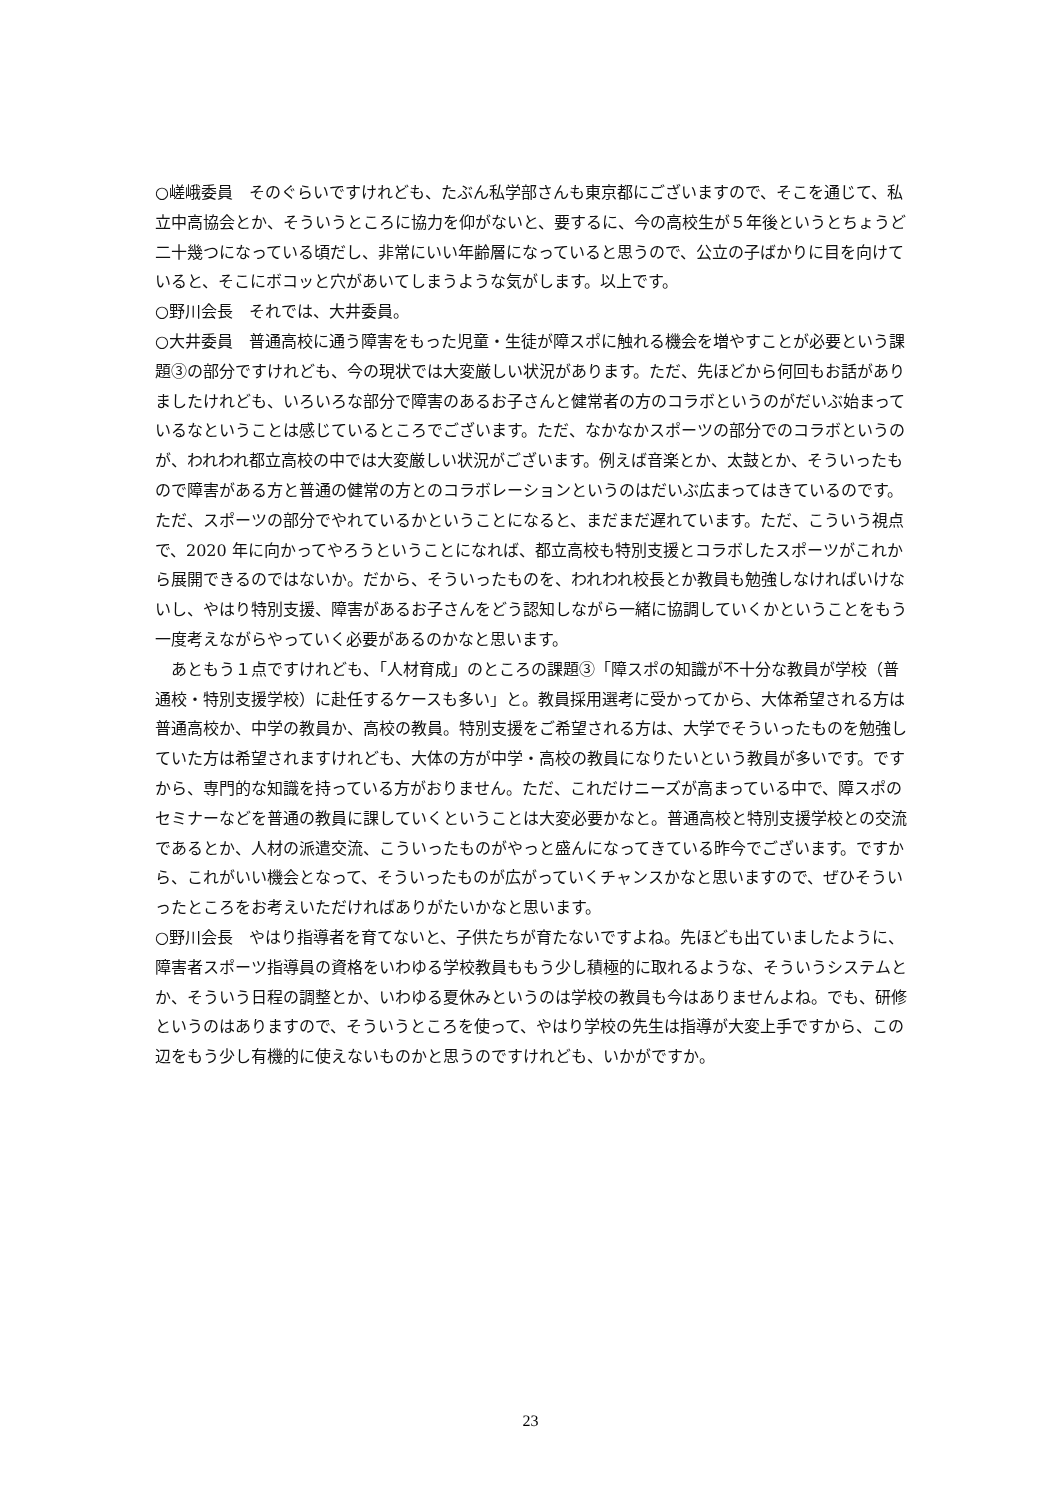○嵯峨委員　そのぐらいですけれども、たぶん私学部さんも東京都にございますので、そこを通じて、私立中高協会とか、そういうところに協力を仰がないと、要するに、今の高校生が５年後というとちょうど二十幾つになっている頃だし、非常にいい年齢層になっていると思うので、公立の子ばかりに目を向けていると、そこにボコッと穴があいてしまうような気がします。以上です。
○野川会長　それでは、大井委員。
○大井委員　普通高校に通う障害をもった児童・生徒が障スポに触れる機会を増やすことが必要という課題③の部分ですけれども、今の現状では大変厳しい状況があります。ただ、先ほどから何回もお話がありましたけれども、いろいろな部分で障害のあるお子さんと健常者の方のコラボというのがだいぶ始まっているなということは感じているところでございます。ただ、なかなかスポーツの部分でのコラボというのが、われわれ都立高校の中では大変厳しい状況がございます。例えば音楽とか、太鼓とか、そういったもので障害がある方と普通の健常の方とのコラボレーションというのはだいぶ広まってはきているのです。ただ、スポーツの部分でやれているかということになると、まだまだ遅れています。ただ、こういう視点で、2020 年に向かってやろうということになれば、都立高校も特別支援とコラボしたスポーツがこれから展開できるのではないか。だから、そういったものを、われわれ校長とか教員も勉強しなければいけないし、やはり特別支援、障害があるお子さんをどう認知しながら一緒に協調していくかということをもう一度考えながらやっていく必要があるのかなと思います。
　あともう１点ですけれども、「人材育成」のところの課題③「障スポの知識が不十分な教員が学校（普通校・特別支援学校）に赴任するケースも多い」と。教員採用選考に受かってから、大体希望される方は普通高校か、中学の教員か、高校の教員。特別支援をご希望される方は、大学でそういったものを勉強していた方は希望されますけれども、大体の方が中学・高校の教員になりたいという教員が多いです。ですから、専門的な知識を持っている方がおりません。ただ、これだけニーズが高まっている中で、障スポのセミナーなどを普通の教員に課していくということは大変必要かなと。普通高校と特別支援学校との交流であるとか、人材の派遣交流、こういったものがやっと盛んになってきている昨今でございます。ですから、これがいい機会となって、そういったものが広がっていくチャンスかなと思いますので、ぜひそういったところをお考えいただければありがたいかなと思います。
○野川会長　やはり指導者を育てないと、子供たちが育たないですよね。先ほども出ていましたように、障害者スポーツ指導員の資格をいわゆる学校教員ももう少し積極的に取れるような、そういうシステムとか、そういう日程の調整とか、いわゆる夏休みというのは学校の教員も今はありませんよね。でも、研修というのはありますので、そういうところを使って、やはり学校の先生は指導が大変上手ですから、この辺をもう少し有機的に使えないものかと思うのですけれども、いかがですか。
23